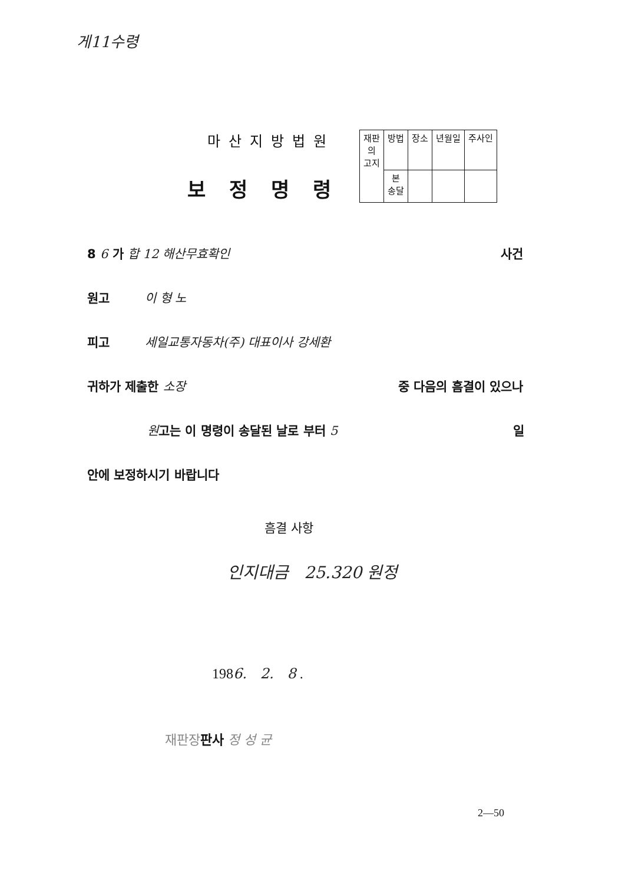게11수령
마산지방법원
보정명령
| 재판 의 고지 | 방법 | 장소 | 년월일 | 주사인 |
| | 본 송달 | | | |
8 6 가 합 12 해산무효확인 사건
원고 이 형 노
피고 세일교통자동차(주) 대표이사 강세환
귀하가 제출한 소장 중 다음의 흠결이 있으나
원고는 이 명령이 송달된 날로 부터 5 일
안에 보정하시기 바랍니다
흠결 사항
인지대금 25.320 원정
1986. 2. 8 .
재판장 판사 정 성 균
2—50